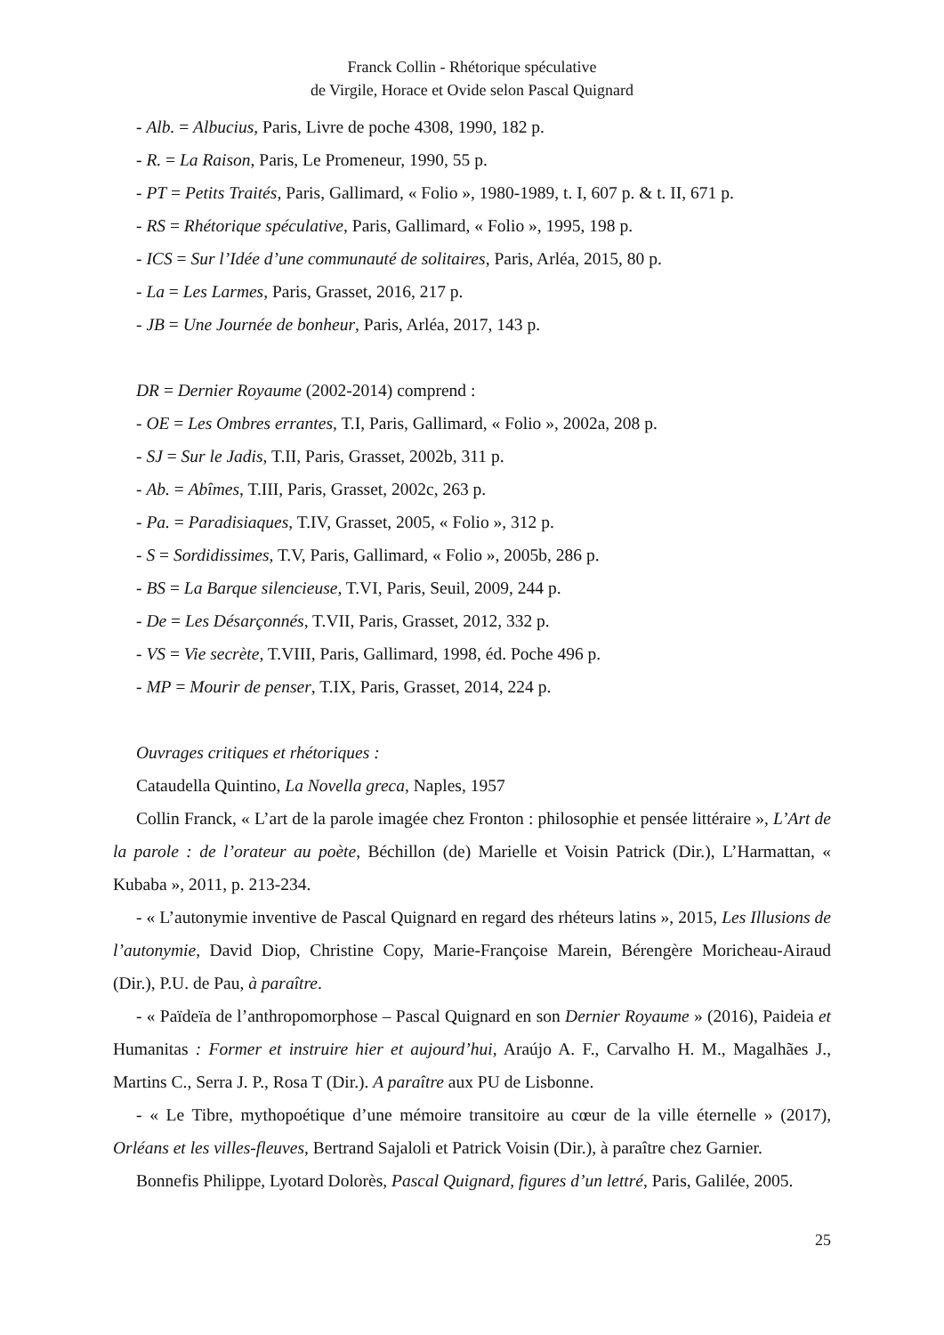Franck Collin - Rhétorique spéculative
de Virgile, Horace et Ovide selon Pascal Quignard
- Alb. = Albucius, Paris, Livre de poche 4308, 1990, 182 p.
- R. = La Raison, Paris, Le Promeneur, 1990, 55 p.
- PT = Petits Traités, Paris, Gallimard, « Folio », 1980-1989, t. I, 607 p. & t. II, 671 p.
- RS = Rhétorique spéculative, Paris, Gallimard, « Folio », 1995, 198 p.
- ICS = Sur l’Idée d’une communauté de solitaires, Paris, Arléa, 2015, 80 p.
- La = Les Larmes, Paris, Grasset, 2016, 217 p.
- JB = Une Journée de bonheur, Paris, Arléa, 2017, 143 p.
DR = Dernier Royaume (2002-2014) comprend :
- OE = Les Ombres errantes, T.I, Paris, Gallimard, « Folio », 2002a, 208 p.
- SJ = Sur le Jadis, T.II, Paris, Grasset, 2002b, 311 p.
- Ab. = Abîmes, T.III, Paris, Grasset, 2002c, 263 p.
- Pa. = Paradisiaques, T.IV, Grasset, 2005, « Folio », 312 p.
- S = Sordidissimes, T.V, Paris, Gallimard, « Folio », 2005b, 286 p.
- BS = La Barque silencieuse, T.VI, Paris, Seuil, 2009, 244 p.
- De = Les Désarçonnés, T.VII, Paris, Grasset, 2012, 332 p.
- VS = Vie secrète, T.VIII, Paris, Gallimard, 1998, éd. Poche 496 p.
- MP = Mourir de penser, T.IX, Paris, Grasset, 2014, 224 p.
Ouvrages critiques et rhétoriques :
Cataudella Quintino, La Novella greca, Naples, 1957
Collin Franck, « L’art de la parole imagée chez Fronton : philosophie et pensée littéraire », L’Art de la parole : de l’orateur au poète, Béchillon (de) Marielle et Voisin Patrick (Dir.), L’Harmattan, « Kubaba », 2011, p. 213-234.
- « L’autonymie inventive de Pascal Quignard en regard des rhéteurs latins », 2015, Les Illusions de l’autonymie, David Diop, Christine Copy, Marie-Françoise Marein, Bérengère Moricheau-Airaud (Dir.), P.U. de Pau, à paraître.
- « Païdeïa de l’anthropomorphose – Pascal Quignard en son Dernier Royaume » (2016), Paideia et Humanitas : Former et instruire hier et aujourd’hui, Araújo A. F., Carvalho H. M., Magalhães J., Martins C., Serra J. P., Rosa T (Dir.). A paraître aux PU de Lisbonne.
- « Le Tibre, mythopoétique d’une mémoire transitoire au cœur de la ville éternelle » (2017), Orléans et les villes-fleuves, Bertrand Sajaloli et Patrick Voisin (Dir.), à paraître chez Garnier.
Bonnefis Philippe, Lyotard Dolorès, Pascal Quignard, figures d’un lettré, Paris, Galilée, 2005.
25